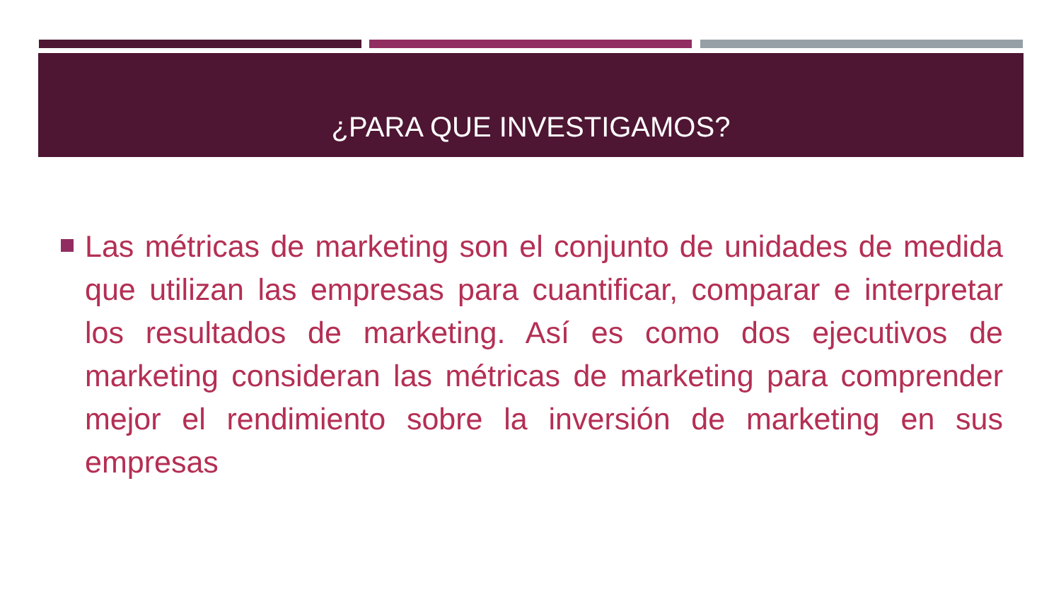¿PARA QUE INVESTIGAMOS?
Las métricas de marketing son el conjunto de unidades de medida que utilizan las empresas para cuantificar, comparar e interpretar los resultados de marketing. Así es como dos ejecutivos de marketing consideran las métricas de marketing para comprender mejor el rendimiento sobre la inversión de marketing en sus empresas